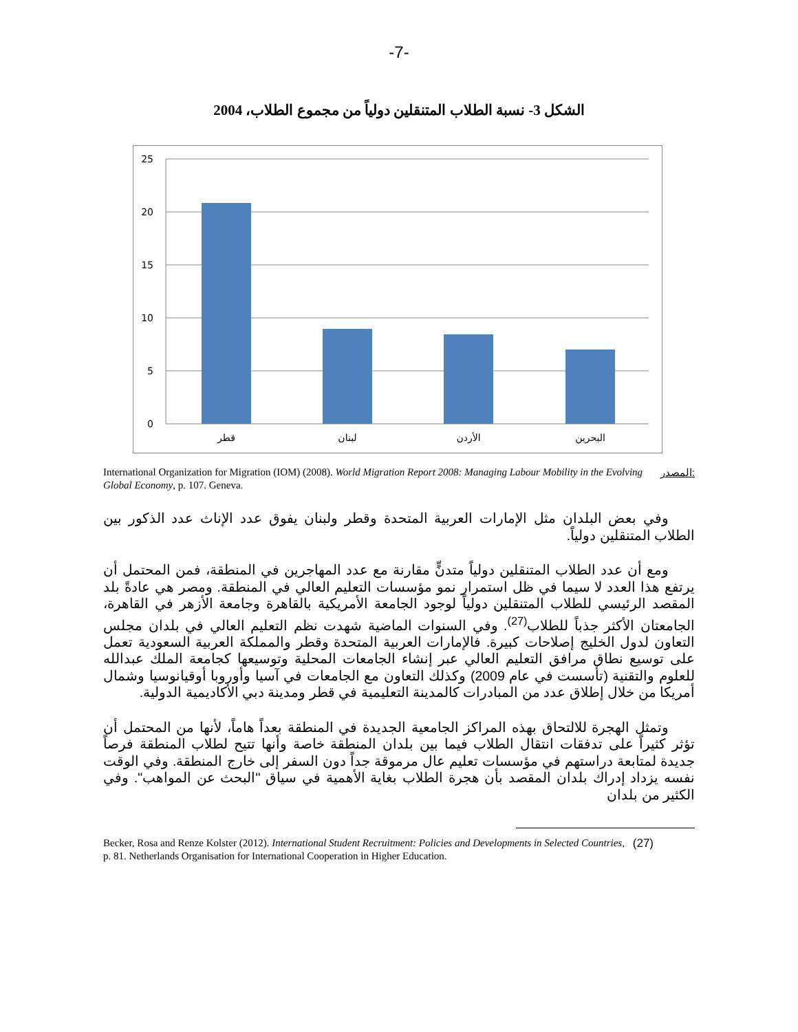-7-
الشكل 3- نسبة الطلاب المتنقلين دولياً من مجموع الطلاب، 2004
25
20
15
10
5
0
قطر
لبنان
الأردن
البحرين
المصدر: International Organization for Migration (IOM) (2008). World Migration Report 2008: Managing Labour Mobility in the Evolving Global Economy, p. 107. Geneva.
وفي بعض البلدان مثل الإمارات العربية المتحدة وقطر ولبنان يفوق عدد الإناث عدد الذكور بين الطلاب المتنقلين دولياً.
ومع أن عدد الطلاب المتنقلين دولياً متدنٍّ مقارنة مع عدد المهاجرين في المنطقة، فمن المحتمل أن يرتفع هذا العدد لا سيما في ظل استمرار نمو مؤسسات التعليم العالي في المنطقة. ومصر هي عادةً بلد المقصد الرئيسي للطلاب المتنقلين دولياً لوجود الجامعة الأمريكية بالقاهرة وجامعة الأزهر في القاهرة، الجامعتان الأكثر جذباً للطلاب<sup>(27)</sup>. وفي السنوات الماضية شهدت نظم التعليم العالي في بلدان مجلس التعاون لدول الخليج إصلاحات كبيرة. فالإمارات العربية المتحدة وقطر والمملكة العربية السعودية تعمل على توسيع نطاق مرافق التعليم العالي عبر إنشاء الجامعات المحلية وتوسيعها كجامعة الملك عبدالله للعلوم والتقنية (تأسست في عام 2009) وكذلك التعاون مع الجامعات في آسيا وأوروبا أوقيانوسيا وشمال أمريكا من خلال إطلاق عدد من المبادرات كالمدينة التعليمية في قطر ومدينة دبي الأكاديمية الدولية.
وتمثل الهجرة للالتحاق بهذه المراكز الجامعية الجديدة في المنطقة بعداً هاماً، لأنها من المحتمل أن تؤثر كثيراً على تدفقات انتقال الطلاب فيما بين بلدان المنطقة خاصة وأنها تتيح لطلاب المنطقة فرصاً جديدة لمتابعة دراستهم في مؤسسات تعليم عال مرموقة جداً دون السفر إلى خارج المنطقة. وفي الوقت نفسه يزداد إدراك بلدان المقصد بأن هجرة الطلاب بغاية الأهمية في سياق "البحث عن المواهب". وفي الكثير من بلدان
(27) Becker, Rosa and Renze Kolster (2012). International Student Recruitment: Policies and Developments in Selected Countries, p. 81. Netherlands Organisation for International Cooperation in Higher Education.